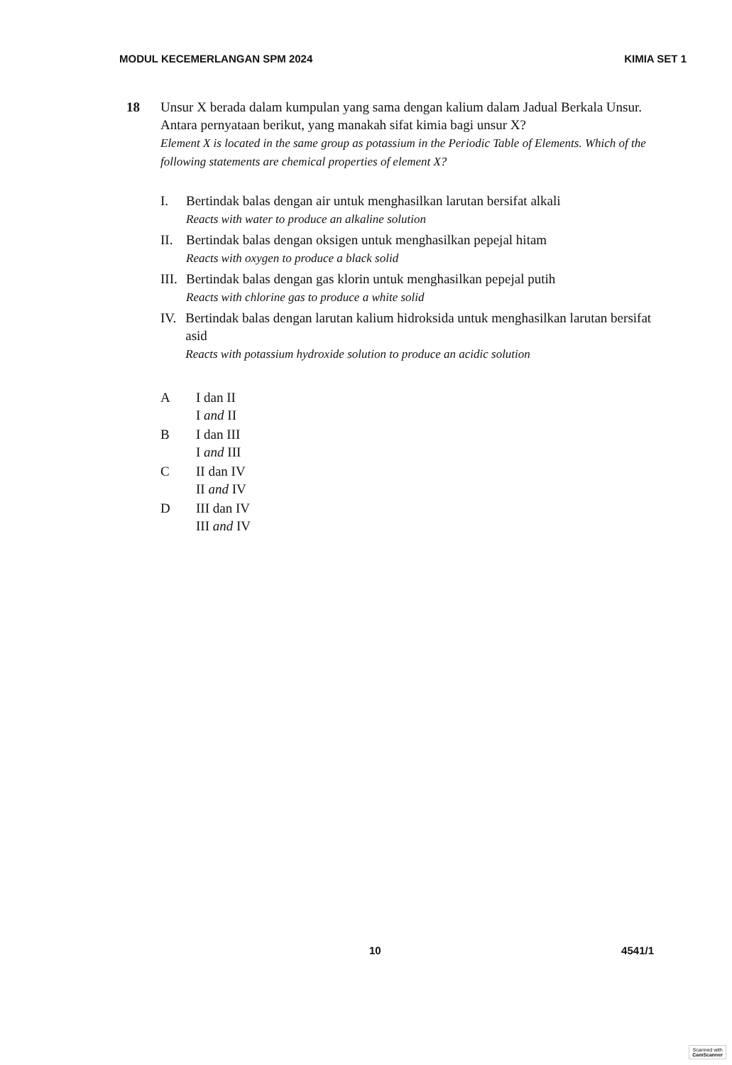MODUL KECEMERLANGAN SPM 2024 KIMIA SET 1
18
Unsur X berada dalam kumpulan yang sama dengan kalium dalam Jadual Berkala Unsur. Antara pernyataan berikut, yang manakah sifat kimia bagi unsur X?
Element X is located in the same group as potassium in the Periodic Table of Elements. Which of the following statements are chemical properties of element X?
I. Bertindak balas dengan air untuk menghasilkan larutan bersifat alkali
Reacts with water to produce an alkaline solution
II. Bertindak balas dengan oksigen untuk menghasilkan pepejal hitam
Reacts with oxygen to produce a black solid
III.
Bertindak balas dengan gas klorin untuk menghasilkan pepejal putih
Reacts with chlorine gas to produce a white solid
IV. Bertindak balas dengan larutan kalium hidroksida untuk menghasilkan larutan bersifat asid
Reacts with potassium hydroxide solution to produce an acidic solution
A I dan II
I and II
B I dan III
I and III
C II dan IV
II and IV
D III dan IV
III and IV
10 4541/1
Scanned with
CamScanner